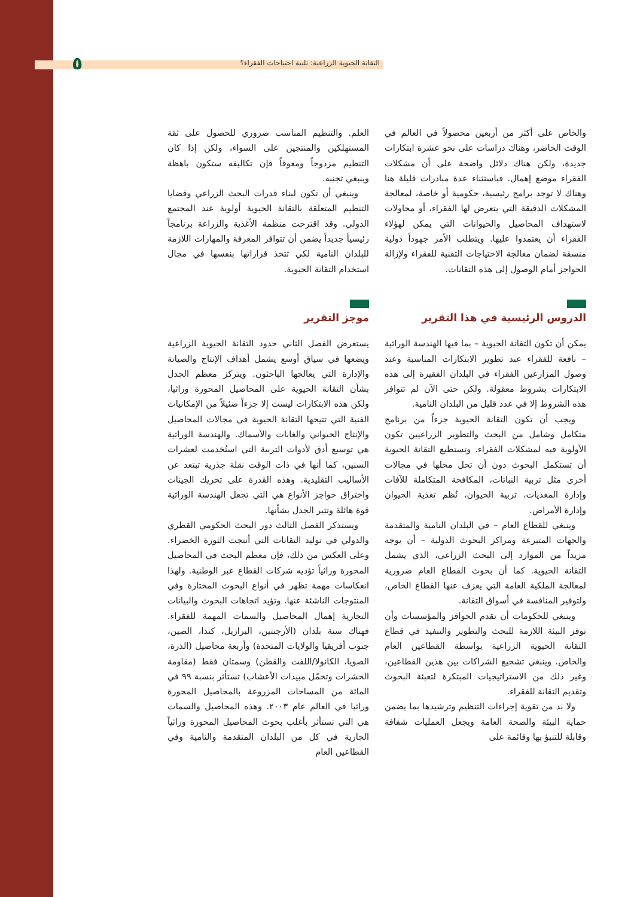٥ التقانة الحيوية الزراعية: تلبية احتياجات الفقراء؟
والخاص على أكثر من أربعين محصولاً في العالم في الوقت الحاضر، وهناك دراسات على نحو عشرة ابتكارات جديدة، ولكن هناك دلائل واضحة على أن مشكلات الفقراء موضع إهمال. فباستثناء عدة مبادرات قليلة هنا وهناك لا توجد برامج رئيسية، حكومية أو خاصة، لمعالجة المشكلات الدقيقة التي يتعرض لها الفقراء، أو محاولات لاستهداف المحاصيل والحيوانات التي يمكن لهؤلاء الفقراء أن يعتمدوا عليها. ويتطلب الأمر جهوداً دولية منسقة لضمان معالجة الاحتياجات التقنية للفقراء ولإزالة الحواجز أمام الوصول إلى هذه التقانات.
الدروس الرئيسية في هذا التقرير
يمكن أن تكون التقانة الحيوية – بما فيها الهندسة الوراثية – نافعة للفقراء عند تطوير الابتكارات المناسبة وعند وصول المزارعين الفقراء في البلدان الفقيرة إلى هذه الابتكارات بشروط معقولة. ولكن حتى الآن لم تتوافر هذه الشروط إلا في عدد قليل من البلدان النامية.
ويجب أن تكون التقانة الحيوية جزءاً من برنامج متكامل وشامل من البحث والتطوير الزراعيين تكون الأولوية فيه لمشكلات الفقراء. وتستطيع التقانة الحيوية أن تستكمل البحوث دون أن تحل محلها في مجالات أخرى مثل تربية النباتات، المكافحة المتكاملة للآفات وإدارة المغذيات، تربية الحيوان، نُظم تغذية الحيوان وإدارة الأمراض.
وينبغي للقطاع العام – في البلدان النامية والمتقدمة والجهات المتبرعة ومراكز البحوث الدولية – أن يوجه مزيداً من الموارد إلى البحث الزراعي، الذي يشمل التقانة الحيوية. كما أن بحوث القطاع العام ضرورية لمعالجة الملكية العامة التي يعزف عنها القطاع الخاص، ولتوفير المنافسة في أسواق التقانة.
وينبغي للحكومات أن تقدم الحوافز والمؤسسات وأن توفر البيئة اللازمة للبحث والتطوير والتنفيذ في قطاع التقانة الحيوية الزراعية بواسطة القطاعين العام والخاص. وينبغي تشجيع الشراكات بين هذين القطاعين، وغير ذلك من الاستراتيجيات المبتكرة لتعبئة البحوث وتقديم التقانة للفقراء.
ولا بد من تقوية إجراءات التنظيم وترشيدها بما يضمن حماية البيئة والصحة العامة ويجعل العمليات شفافة وقابلة للتنبؤ بها وقائمة على
العلم. والتنظيم المناسب ضروري للحصول على ثقة المستهلكين والمنتجين على السواء، ولكن إذا كان التنظيم مزدوجاً ومعوقاً فإن تكاليفه ستكون باهظة وينبغي تجنبه.
وينبغي أن تكون لبناء قدرات البحث الزراعي وقضايا التنظيم المتعلقة بالتقانة الحيوية أولوية عند المجتمع الدولي. وقد اقترحت منظمة الأغذية والزراعة برنامجاً رئيسياً جديداً يضمن أن تتوافر المعرفة والمهارات اللازمة للبلدان النامية لكي تتخذ قراراتها بنفسها في مجال استخدام التقانة الحيوية.
موجز التقرير
يستعرض الفصل الثاني حدود التقانة الحيوية الزراعية ويضعها في سياق أوسع يشمل أهداف الإنتاج والصيانة والإدارة التي يعالجها الباحثون. ويتركز معظم الجدل بشأن التقانة الحيوية على المحاصيل المحورة وراثيا، ولكن هذه الابتكارات ليست إلا جزءاً ضئيلاً من الإمكانيات الفنية التي تتيحها التقانة الحيوية في مجالات المحاصيل والإنتاج الحيواني والغابات والأسماك. والهندسة الوراثية هي توسيع أدق لأدوات التربية التي استُخدمت لعشرات السنين، كما أنها في ذات الوقت نقلة جذرية تبتعد عن الأساليب التقليدية. وهذه القدرة على تحريك الجينات واختراق حواجز الأنواع هي التي تجعل الهندسة الوراثية قوة هائلة وتثير الجدل بشأنها.
ويستذكر الفصل الثالث دور البحث الحكومي القطري والدولي في توليد التقانات التي أنتجت الثورة الخضراء. وعلى العكس من ذلك، فإن معظم البحث في المحاصيل المحورة وراثياً تؤديه شركات القطاع عبر الوطنية. ولهذا انعكاسات مهمة تظهر في أنواع البحوث المختارة وفي المنتوجات الناشئة عنها. وتؤيد اتجاهات البحوث والبيانات التجارية إهمال المحاصيل والسمات المهمة للفقراء. فهناك ستة بلدان (الأرجنتين، البرازيل، كندا، الصين، جنوب أفريقيا والولايات المتحدة) وأربعة محاصيل (الذرة، الصويا، الكانولا/اللفت والقطن) وسمتان فقط (مقاومة الحشرات وتحمّل مبيدات الأعشاب) تستأثر بنسبة ٩٩ في المائة من المساحات المزروعة بالمحاصيل المحورة وراثيا في العالم عام ٢٠٠٣. وهذه المحاصيل والسمات هي التي تستأثر بأغلب بحوث المحاصيل المحورة وراثياً الجارية في كل من البلدان المتقدمة والنامية وفي القطاعين العام